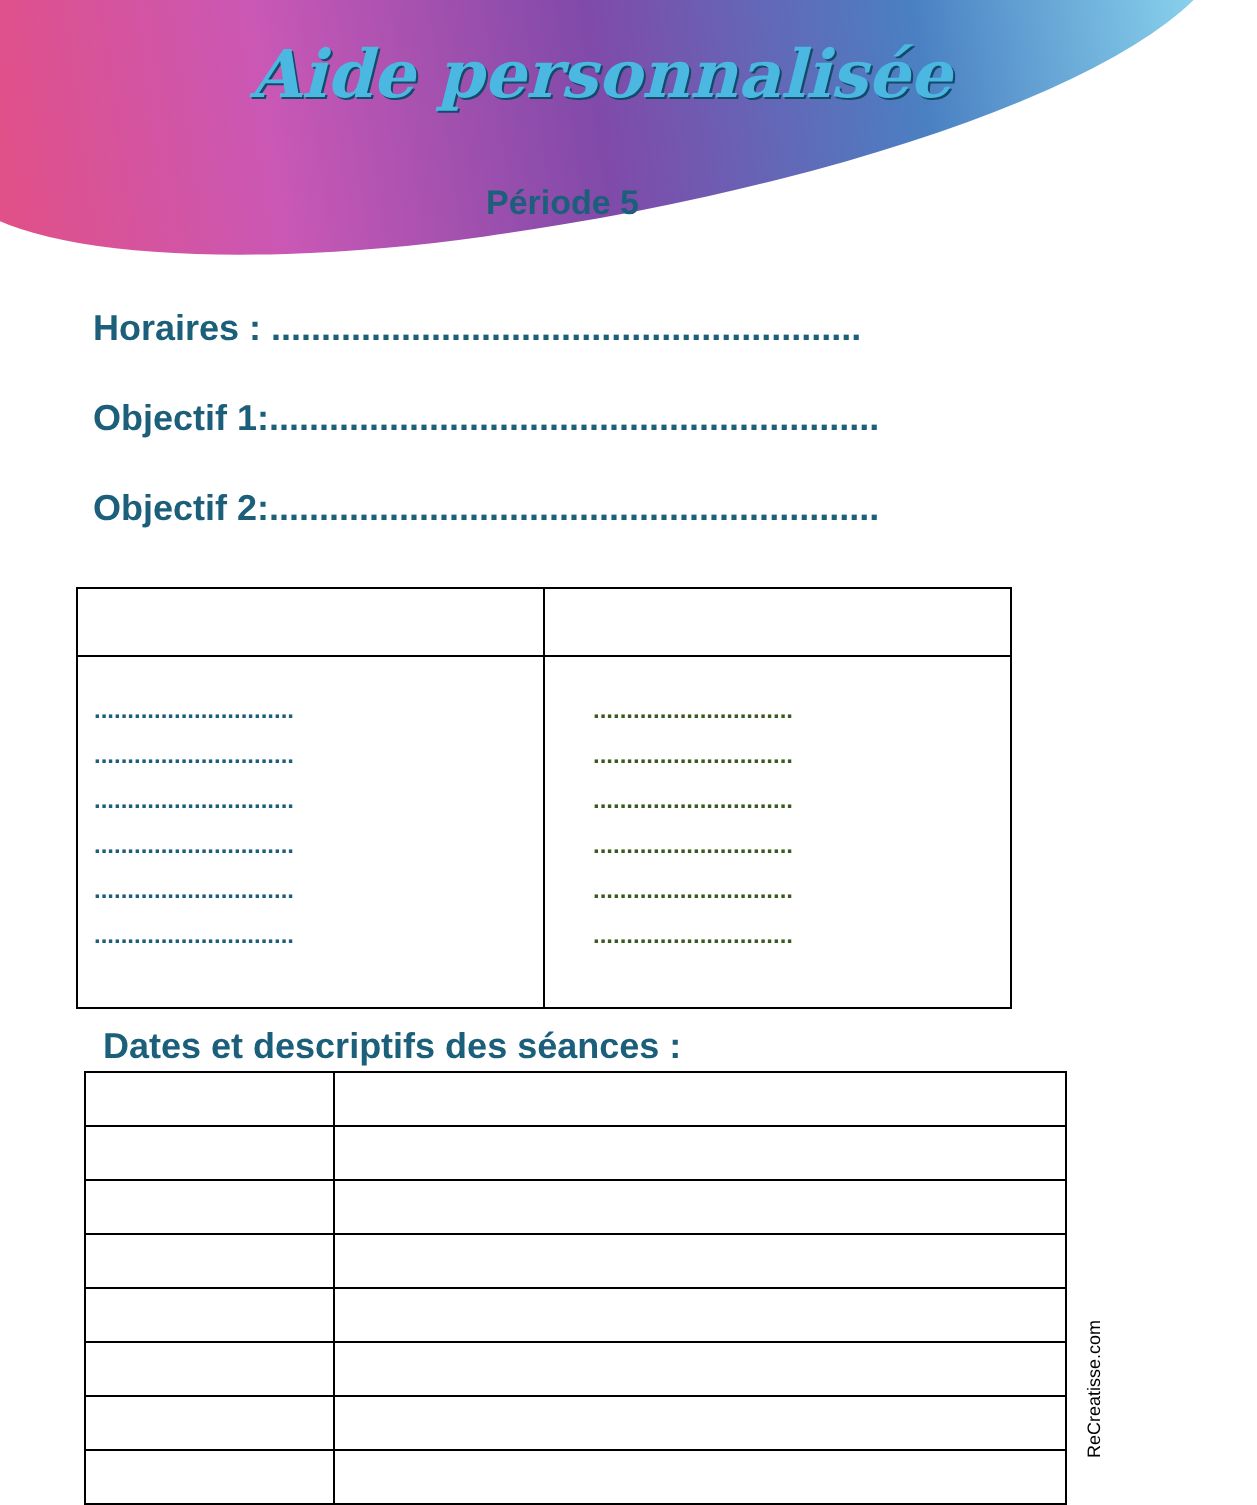Aide personnalisée
Période 5
Horaires : ...........................................................
Objectif 1:.............................................................
Objectif 2:.............................................................
| .............................. .............................. .............................. .............................. .............................. .............................. | .............................. .............................. .............................. .............................. .............................. .............................. |
Dates et descriptifs des séances :
ReCreatisse.com